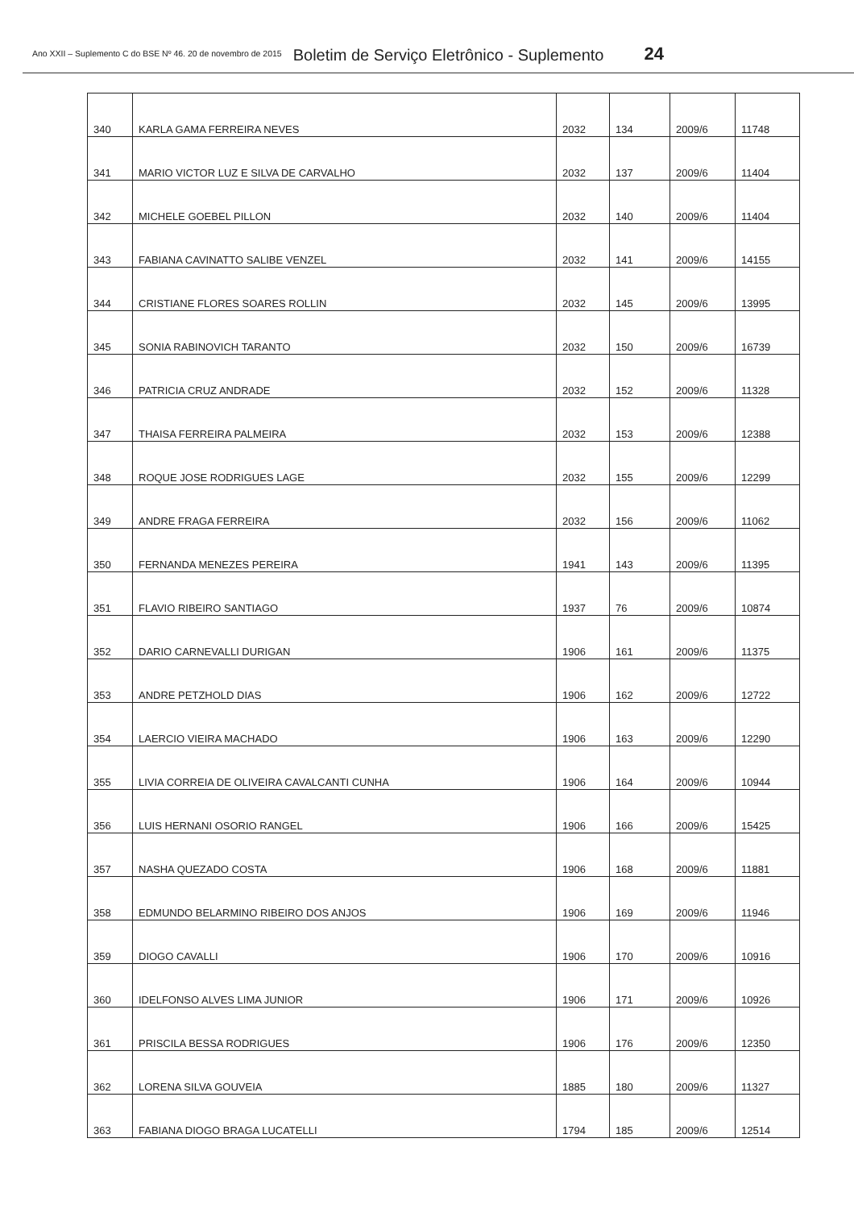Ano XXII – Suplemento C do BSE Nº 46. 20 de novembro de 2015 Boletim de Serviço Eletrônico - Suplemento 24
| 340 | KARLA GAMA FERREIRA NEVES | 2032 | 134 | 2009/6 | 11748 |
| 341 | MARIO VICTOR LUZ E SILVA DE CARVALHO | 2032 | 137 | 2009/6 | 11404 |
| 342 | MICHELE GOEBEL PILLON | 2032 | 140 | 2009/6 | 11404 |
| 343 | FABIANA CAVINATTO SALIBE VENZEL | 2032 | 141 | 2009/6 | 14155 |
| 344 | CRISTIANE FLORES SOARES ROLLIN | 2032 | 145 | 2009/6 | 13995 |
| 345 | SONIA RABINOVICH TARANTO | 2032 | 150 | 2009/6 | 16739 |
| 346 | PATRICIA CRUZ ANDRADE | 2032 | 152 | 2009/6 | 11328 |
| 347 | THAISA FERREIRA PALMEIRA | 2032 | 153 | 2009/6 | 12388 |
| 348 | ROQUE JOSE RODRIGUES LAGE | 2032 | 155 | 2009/6 | 12299 |
| 349 | ANDRE FRAGA FERREIRA | 2032 | 156 | 2009/6 | 11062 |
| 350 | FERNANDA MENEZES PEREIRA | 1941 | 143 | 2009/6 | 11395 |
| 351 | FLAVIO RIBEIRO SANTIAGO | 1937 | 76 | 2009/6 | 10874 |
| 352 | DARIO CARNEVALLI DURIGAN | 1906 | 161 | 2009/6 | 11375 |
| 353 | ANDRE PETZHOLD DIAS | 1906 | 162 | 2009/6 | 12722 |
| 354 | LAERCIO VIEIRA MACHADO | 1906 | 163 | 2009/6 | 12290 |
| 355 | LIVIA CORREIA DE OLIVEIRA CAVALCANTI CUNHA | 1906 | 164 | 2009/6 | 10944 |
| 356 | LUIS HERNANI OSORIO RANGEL | 1906 | 166 | 2009/6 | 15425 |
| 357 | NASHA QUEZADO COSTA | 1906 | 168 | 2009/6 | 11881 |
| 358 | EDMUNDO BELARMINO RIBEIRO DOS ANJOS | 1906 | 169 | 2009/6 | 11946 |
| 359 | DIOGO CAVALLI | 1906 | 170 | 2009/6 | 10916 |
| 360 | IDELFONSO ALVES LIMA JUNIOR | 1906 | 171 | 2009/6 | 10926 |
| 361 | PRISCILA BESSA RODRIGUES | 1906 | 176 | 2009/6 | 12350 |
| 362 | LORENA SILVA GOUVEIA | 1885 | 180 | 2009/6 | 11327 |
| 363 | FABIANA DIOGO BRAGA LUCATELLI | 1794 | 185 | 2009/6 | 12514 |